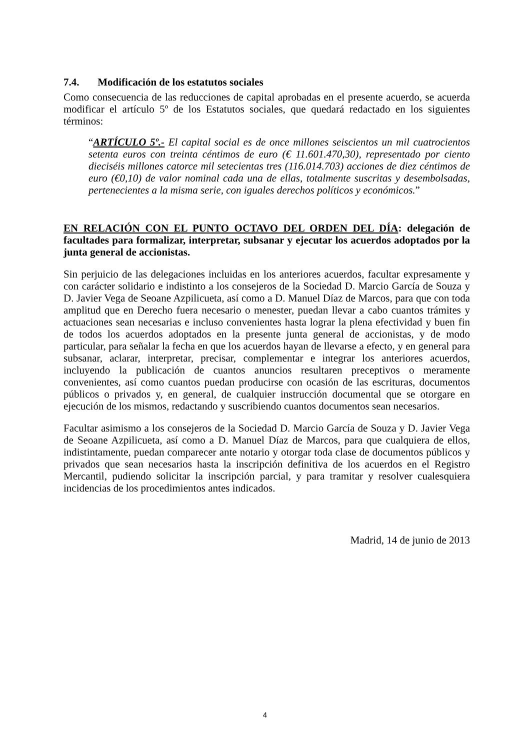7.4. Modificación de los estatutos sociales
Como consecuencia de las reducciones de capital aprobadas en el presente acuerdo, se acuerda modificar el artículo 5º de los Estatutos sociales, que quedará redactado en los siguientes términos:
“ARTÍCULO 5º.- El capital social es de once millones seiscientos un mil cuatrocientos setenta euros con treinta céntimos de euro (€ 11.601.470,30), representado por ciento dieciséis millones catorce mil setecientas tres (116.014.703) acciones de diez céntimos de euro (€0,10) de valor nominal cada una de ellas, totalmente suscritas y desembolsadas, pertenecientes a la misma serie, con iguales derechos políticos y económicos.”
EN RELACIÓN CON EL PUNTO OCTAVO DEL ORDEN DEL DÍA: delegación de facultades para formalizar, interpretar, subsanar y ejecutar los acuerdos adoptados por la junta general de accionistas.
Sin perjuicio de las delegaciones incluidas en los anteriores acuerdos, facultar expresamente y con carácter solidario e indistinto a los consejeros de la Sociedad D. Marcio García de Souza y D. Javier Vega de Seoane Azpilicueta, así como a D. Manuel Díaz de Marcos, para que con toda amplitud que en Derecho fuera necesario o menester, puedan llevar a cabo cuantos trámites y actuaciones sean necesarias e incluso convenientes hasta lograr la plena efectividad y buen fin de todos los acuerdos adoptados en la presente junta general de accionistas, y de modo particular, para señalar la fecha en que los acuerdos hayan de llevarse a efecto, y en general para subsanar, aclarar, interpretar, precisar, complementar e integrar los anteriores acuerdos, incluyendo la publicación de cuantos anuncios resultaren preceptivos o meramente convenientes, así como cuantos puedan producirse con ocasión de las escrituras, documentos públicos o privados y, en general, de cualquier instrucción documental que se otorgare en ejecución de los mismos, redactando y suscribiendo cuantos documentos sean necesarios.
Facultar asimismo a los consejeros de la Sociedad D. Marcio García de Souza y D. Javier Vega de Seoane Azpilicueta, así como a D. Manuel Díaz de Marcos, para que cualquiera de ellos, indistintamente, puedan comparecer ante notario y otorgar toda clase de documentos públicos y privados que sean necesarios hasta la inscripción definitiva de los acuerdos en el Registro Mercantil, pudiendo solicitar la inscripción parcial, y para tramitar y resolver cualesquiera incidencias de los procedimientos antes indicados.
Madrid, 14 de junio de 2013
4